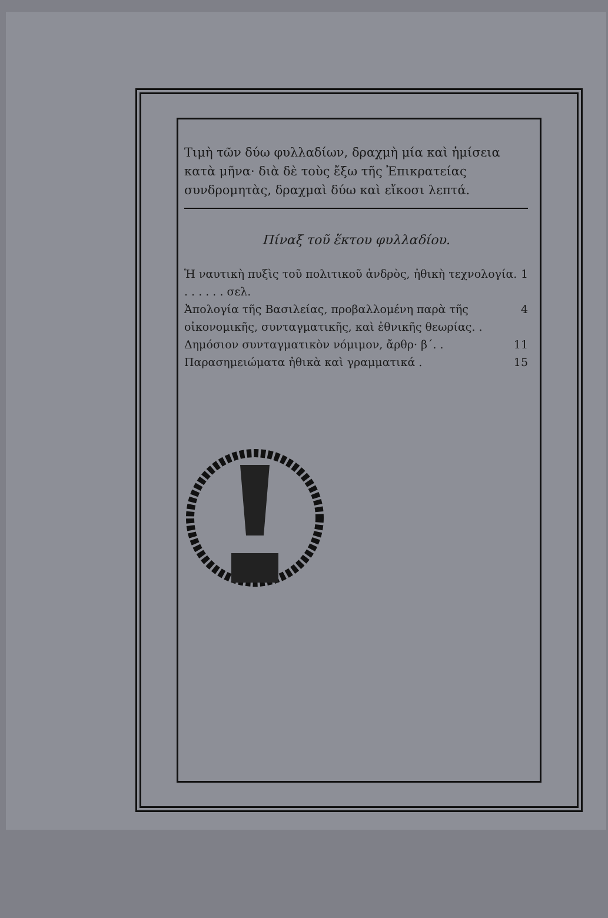Τιμὴ τῶν δύω φυλλαδίων, δραχμὴ μία καὶ ἡμίσεια κατὰ μῆνα· διὰ δὲ τοὺς ἔξω τῆς Ἐπικρατείας συνδρομητὰς, δραχμαὶ δύω καὶ εἴκοσι λεπτά.
Πίναξ τοῦ ἕκτου φυλλαδίου.
Ἡ ναυτικὴ πυξὶς τοῦ πολιτικοῦ ἀνδρὸς, ἠθικὴ τεχνολογία. . . . . . . σελ. 1
Ἀπολογία τῆς Βασιλείας, προβαλλομένη παρὰ τῆς οἰκονομικῆς, συνταγματικῆς, καὶ ἐθνικῆς θεωρίας. . 4
Δημόσιον συνταγματικὸν νόμιμον, ἄρθρ· β΄. . 11
Παρασημειώματα ἠθικὰ καὶ γραμματικά . 15